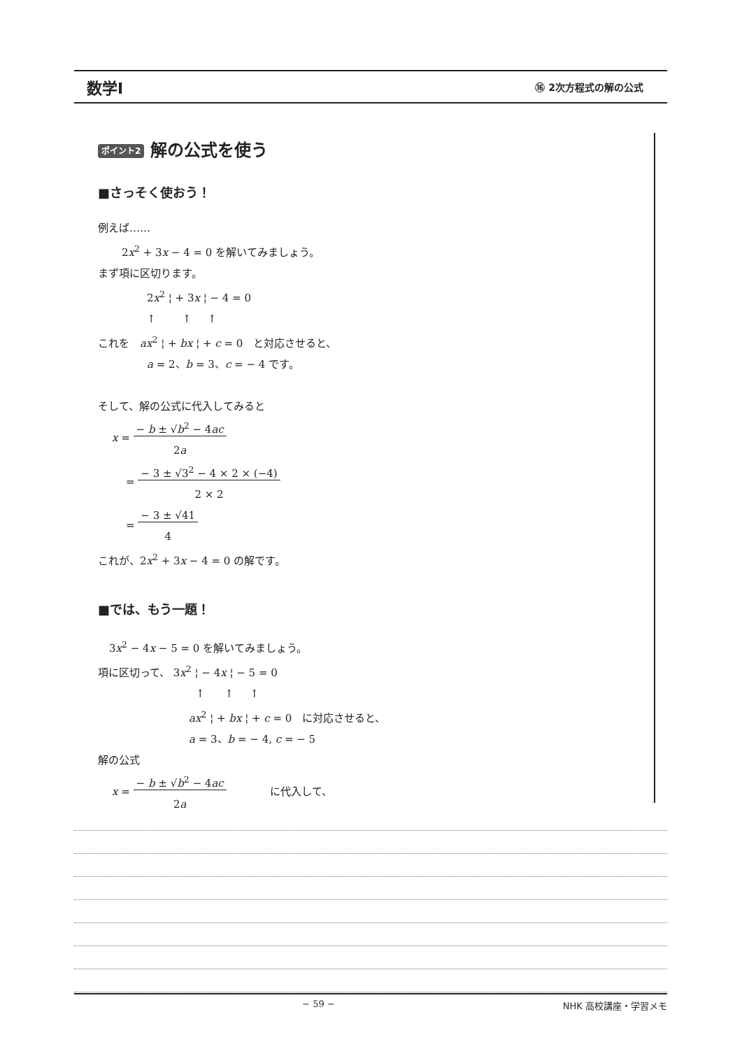数学Ⅰ ⑯ 2次方程式の解の公式
ポイント2 解の公式を使う
■さっそく使おう！
例えば……
2x<sup>2</sup> + 3x − 4 = 0 を解いてみましょう。
まず項に区切ります。
2x<sup>2</sup> ¦ + 3x ¦ − 4 = 0
↑ ↑ ↑
これを　ax<sup>2</sup> ¦ + bx ¦ + c = 0　と対応させると、
a = 2、b = 3、c = − 4 です。
そして、解の公式に代入してみると
x = − b ± √b<sup>2</sup> − 4ac
2a
= − 3 ± √3<sup>2</sup> − 4 × 2 × (−4)
2 × 2
= − 3 ± √41
4
これが、2x<sup>2</sup> + 3x − 4 = 0 の解です。
■では、もう一題！
3x<sup>2</sup> − 4x − 5 = 0 を解いてみましょう。
項に区切って、 3x<sup>2</sup> ¦ − 4x ¦ − 5 = 0
↑ ↑ ↑
ax<sup>2</sup> ¦ + bx ¦ + c = 0　に対応させると、
a = 3、b = − 4, c = − 5
解の公式
x = − b ± √b<sup>2</sup> − 4ac
2a に代入して、
− 59 − NHK 高校講座・学習メモ